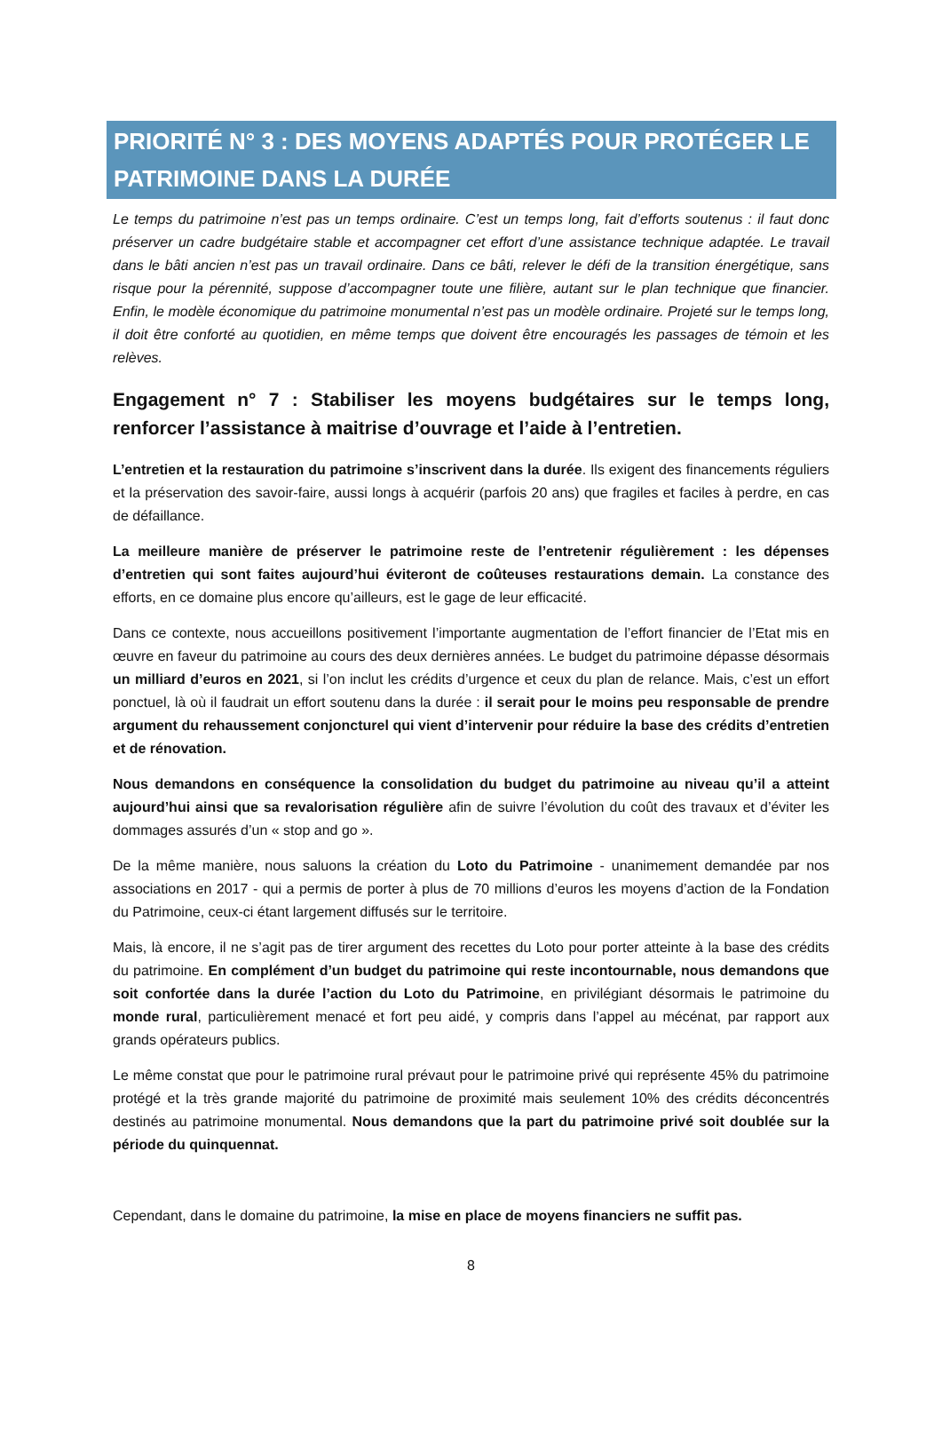PRIORITÉ N° 3 : DES MOYENS ADAPTÉS POUR PROTÉGER LE PATRIMOINE DANS LA DURÉE
Le temps du patrimoine n’est pas un temps ordinaire. C’est un temps long, fait d’efforts soutenus : il faut donc préserver un cadre budgétaire stable et accompagner cet effort d’une assistance technique adaptée. Le travail dans le bâti ancien n’est pas un travail ordinaire. Dans ce bâti, relever le défi de la transition énergétique, sans risque pour la pérennité, suppose d’accompagner toute une filière, autant sur le plan technique que financier. Enfin, le modèle économique du patrimoine monumental n’est pas un modèle ordinaire. Projeté sur le temps long, il doit être conforté au quotidien, en même temps que doivent être encouragés les passages de témoin et les relèves.
Engagement n° 7 : Stabiliser les moyens budgétaires sur le temps long, renforcer l’assistance à maitrise d’ouvrage et l’aide à l’entretien.
L’entretien et la restauration du patrimoine s’inscrivent dans la durée. Ils exigent des financements réguliers et la préservation des savoir-faire, aussi longs à acquérir (parfois 20 ans) que fragiles et faciles à perdre, en cas de défaillance.
La meilleure manière de préserver le patrimoine reste de l’entretenir régulièrement : les dépenses d’entretien qui sont faites aujourd’hui éviteront de coûteuses restaurations demain. La constance des efforts, en ce domaine plus encore qu’ailleurs, est le gage de leur efficacité.
Dans ce contexte, nous accueillons positivement l’importante augmentation de l’effort financier de l’Etat mis en œuvre en faveur du patrimoine au cours des deux dernières années. Le budget du patrimoine dépasse désormais un milliard d’euros en 2021, si l’on inclut les crédits d’urgence et ceux du plan de relance. Mais, c’est un effort ponctuel, là où il faudrait un effort soutenu dans la durée : il serait pour le moins peu responsable de prendre argument du rehaussement conjoncturel qui vient d’intervenir pour réduire la base des crédits d’entretien et de rénovation.
Nous demandons en conséquence la consolidation du budget du patrimoine au niveau qu’il a atteint aujourd’hui ainsi que sa revalorisation régulière afin de suivre l’évolution du coût des travaux et d’éviter les dommages assurés d’un « stop and go ».
De la même manière, nous saluons la création du Loto du Patrimoine - unanimement demandée par nos associations en 2017 - qui a permis de porter à plus de 70 millions d’euros les moyens d’action de la Fondation du Patrimoine, ceux-ci étant largement diffusés sur le territoire.
Mais, là encore, il ne s’agit pas de tirer argument des recettes du Loto pour porter atteinte à la base des crédits du patrimoine. En complément d’un budget du patrimoine qui reste incontournable, nous demandons que soit confortée dans la durée l’action du Loto du Patrimoine, en privilégiant désormais le patrimoine du monde rural, particulièrement menacé et fort peu aidé, y compris dans l’appel au mécénat, par rapport aux grands opérateurs publics.
Le même constat que pour le patrimoine rural prévaut pour le patrimoine privé qui représente 45% du patrimoine protégé et la très grande majorité du patrimoine de proximité mais seulement 10% des crédits déconcentrés destinés au patrimoine monumental. Nous demandons que la part du patrimoine privé soit doublée sur la période du quinquennat.
Cependant, dans le domaine du patrimoine, la mise en place de moyens financiers ne suffit pas.
8